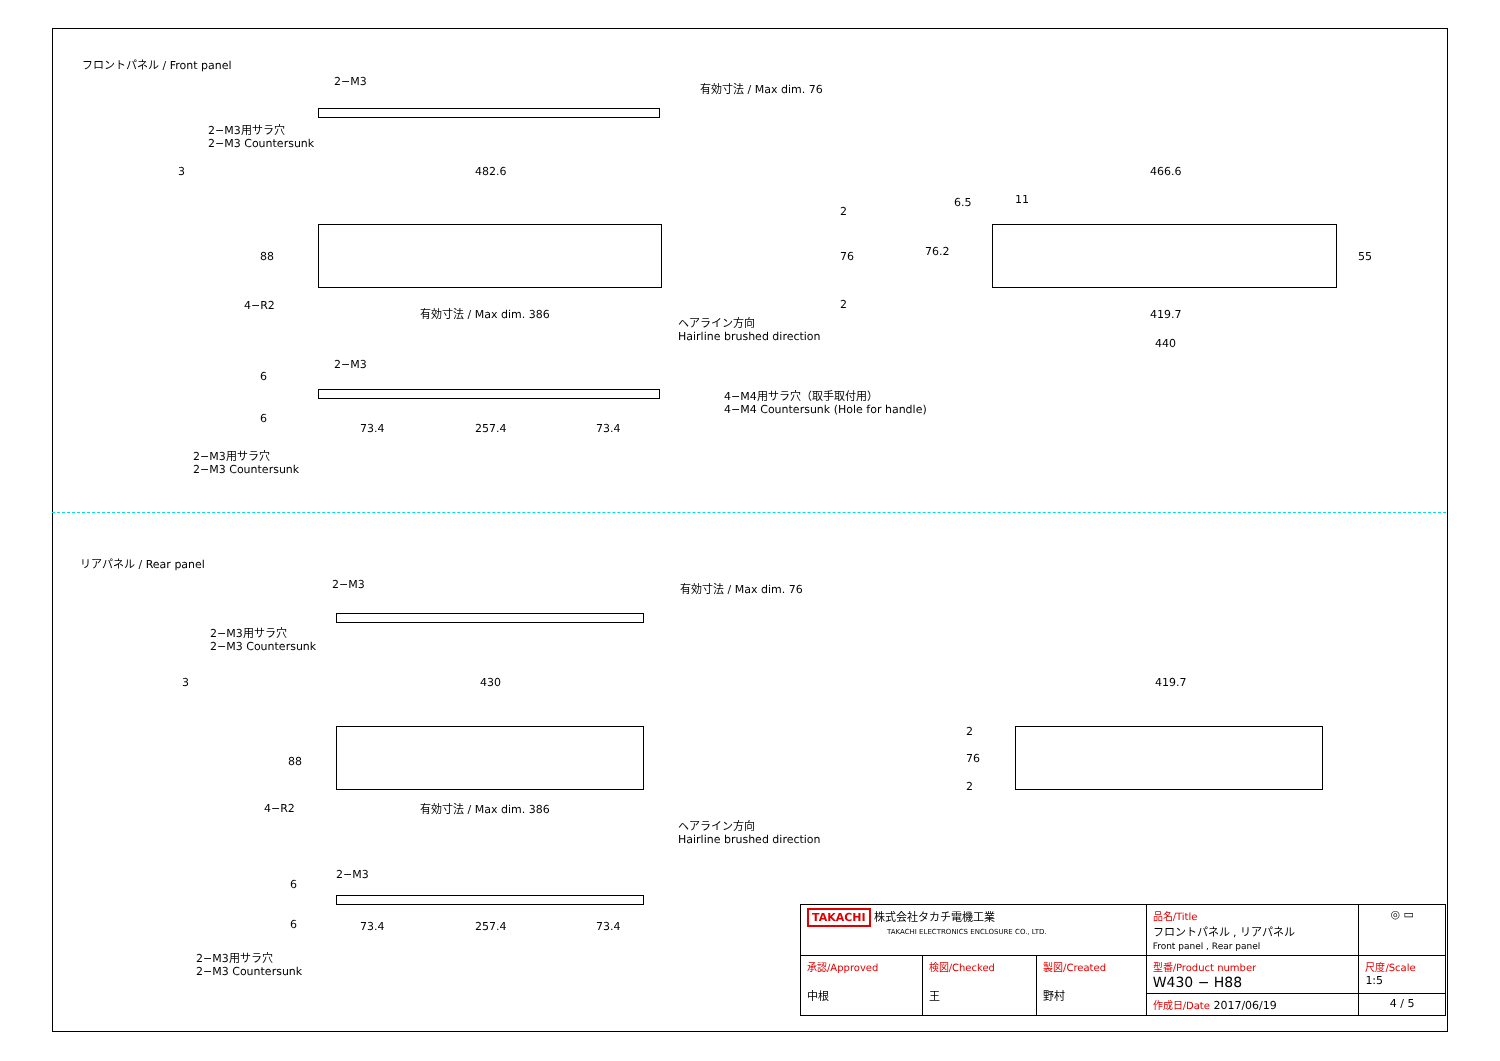フロントパネル / Front panel
2−M3
2−M3用サラ穴
2−M3 Countersunk
3 482.6
有効寸法 / Max dim. 76
88
4−R2 有効寸法 / Max dim. 386
ヘアライン方向
Hairline brushed direction
2
76
2
466.6
6.5 11
76.2 55
419.7
440
2−M3
6
6
4−M4用サラ穴（取手取付用）
4−M4 Countersunk (Hole for handle)
73.4 257.4 73.4
2−M3用サラ穴
2−M3 Countersunk
リアパネル / Rear panel
2−M3
2−M3用サラ穴
2−M3 Countersunk
3 430
有効寸法 / Max dim. 76
88
4−R2 有効寸法 / Max dim. 386
ヘアライン方向
Hairline brushed direction
419.7
2
76
2
2−M3
6
6 73.4 257.4 73.4
2−M3用サラ穴
2−M3 Countersunk
| TAKACHI 株式会社タカチ電機工業 TAKACHI ELECTRONICS ENCLOSURE CO., LTD. | | | 品名/Title フロントパネル , リアパネル Front panel , Rear panel | ◎ ▭ |
| 承認/Approved 中根 | 検図/Checked 王 | 製図/Created 野村 | 型番/Product number W430 − H88 | 尺度/Scale 1:5 |
| | | | 作成日/Date 2017/06/19 | 4 / 5 |